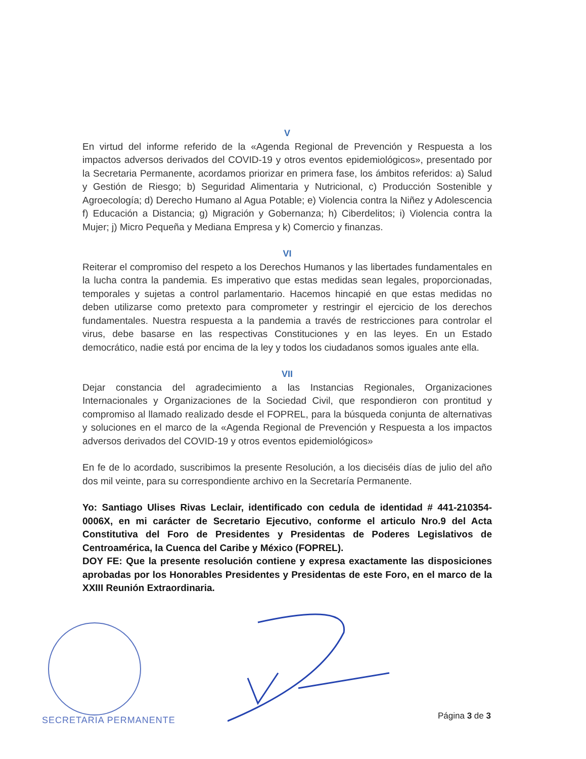V
En virtud del informe referido de la «Agenda Regional de Prevención y Respuesta a los impactos adversos derivados del COVID-19 y otros eventos epidemiológicos», presentado por la Secretaria Permanente, acordamos priorizar en primera fase, los ámbitos referidos: a) Salud y Gestión de Riesgo; b) Seguridad Alimentaria y Nutricional, c) Producción Sostenible y Agroecología; d) Derecho Humano al Agua Potable; e) Violencia contra la Niñez y Adolescencia f) Educación a Distancia; g) Migración y Gobernanza; h) Ciberdelitos; i) Violencia contra la Mujer; j) Micro Pequeña y Mediana Empresa y k) Comercio y finanzas.
VI
Reiterar el compromiso del respeto a los Derechos Humanos y las libertades fundamentales en la lucha contra la pandemia. Es imperativo que estas medidas sean legales, proporcionadas, temporales y sujetas a control parlamentario. Hacemos hincapié en que estas medidas no deben utilizarse como pretexto para comprometer y restringir el ejercicio de los derechos fundamentales. Nuestra respuesta a la pandemia a través de restricciones para controlar el virus, debe basarse en las respectivas Constituciones y en las leyes. En un Estado democrático, nadie está por encima de la ley y todos los ciudadanos somos iguales ante ella.
VII
Dejar constancia del agradecimiento a las Instancias Regionales, Organizaciones Internacionales y Organizaciones de la Sociedad Civil, que respondieron con prontitud y compromiso al llamado realizado desde el FOPREL, para la búsqueda conjunta de alternativas y soluciones en el marco de la «Agenda Regional de Prevención y Respuesta a los impactos adversos derivados del COVID-19 y otros eventos epidemiológicos»
En fe de lo acordado, suscribimos la presente Resolución, a los dieciséis días de julio del año dos mil veinte, para su correspondiente archivo en la Secretaría Permanente.
Yo: Santiago Ulises Rivas Leclair, identificado con cedula de identidad # 441-210354-0006X, en mi carácter de Secretario Ejecutivo, conforme el articulo Nro.9 del Acta Constitutiva del Foro de Presidentes y Presidentas de Poderes Legislativos de Centroamérica, la Cuenca del Caribe y México (FOPREL).
DOY FE: Que la presente resolución contiene y expresa exactamente las disposiciones aprobadas por los Honorables Presidentes y Presidentas de este Foro, en el marco de la XXIII Reunión Extraordinaria.
SECRETARIA PERMANENTE Página 3 de 3